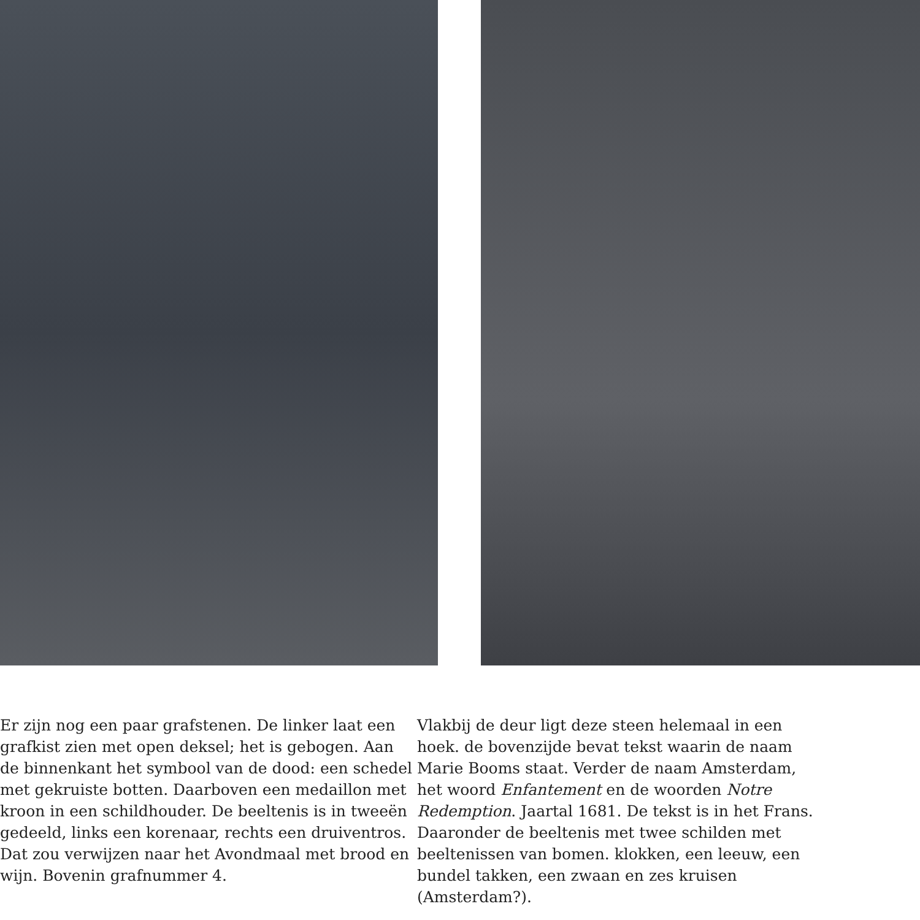Er zijn nog een paar grafstenen. De linker laat een grafkist zien met open deksel; het is gebogen. Aan de binnenkant het symbool van de dood: een schedel met gekruiste botten. Daarboven een medaillon met kroon in een schildhouder. De beeltenis is in tweeën gedeeld, links een korenaar, rechts een druiventros. Dat zou verwijzen naar het Avondmaal met brood en wijn. Bovenin grafnummer 4.
Vlakbij de deur ligt deze steen helemaal in een hoek. de bovenzijde bevat tekst waarin de naam Marie Booms staat. Verder de naam Amsterdam, het woord Enfantement en de woorden Notre Redemption. Jaartal 1681. De tekst is in het Frans. Daaronder de beeltenis met twee schilden met beeltenissen van bomen. klokken, een leeuw, een bundel takken, een zwaan en zes kruisen (Amsterdam?).